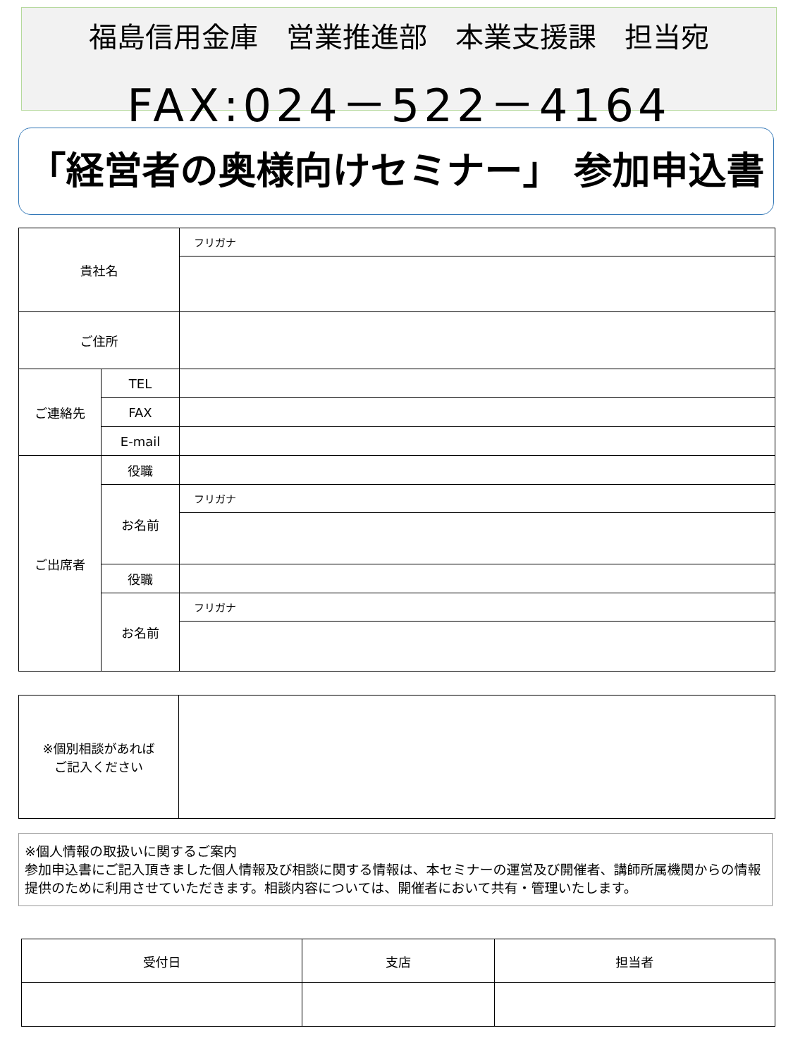福島信用金庫　営業推進部　本業支援課　担当宛
FAX:024－522－4164
「経営者の奥様向けセミナー」 参加申込書
| 貴社名 | | フリガナ |
| ご住所 | | |
| ご連絡先 | TEL | |
| | FAX | |
| | E-mail | |
| ご出席者 | 役職 | |
| | お名前 | フリガナ |
| | 役職 | |
| | お名前 | フリガナ |
| ※個別相談があれば ご記入ください | |
※個人情報の取扱いに関するご案内
参加申込書にご記入頂きました個人情報及び相談に関する情報は、本セミナーの運営及び開催者、講師所属機関からの情報提供のために利用させていただきます。相談内容については、開催者において共有・管理いたします。
| 受付日 | 支店 | 担当者 |